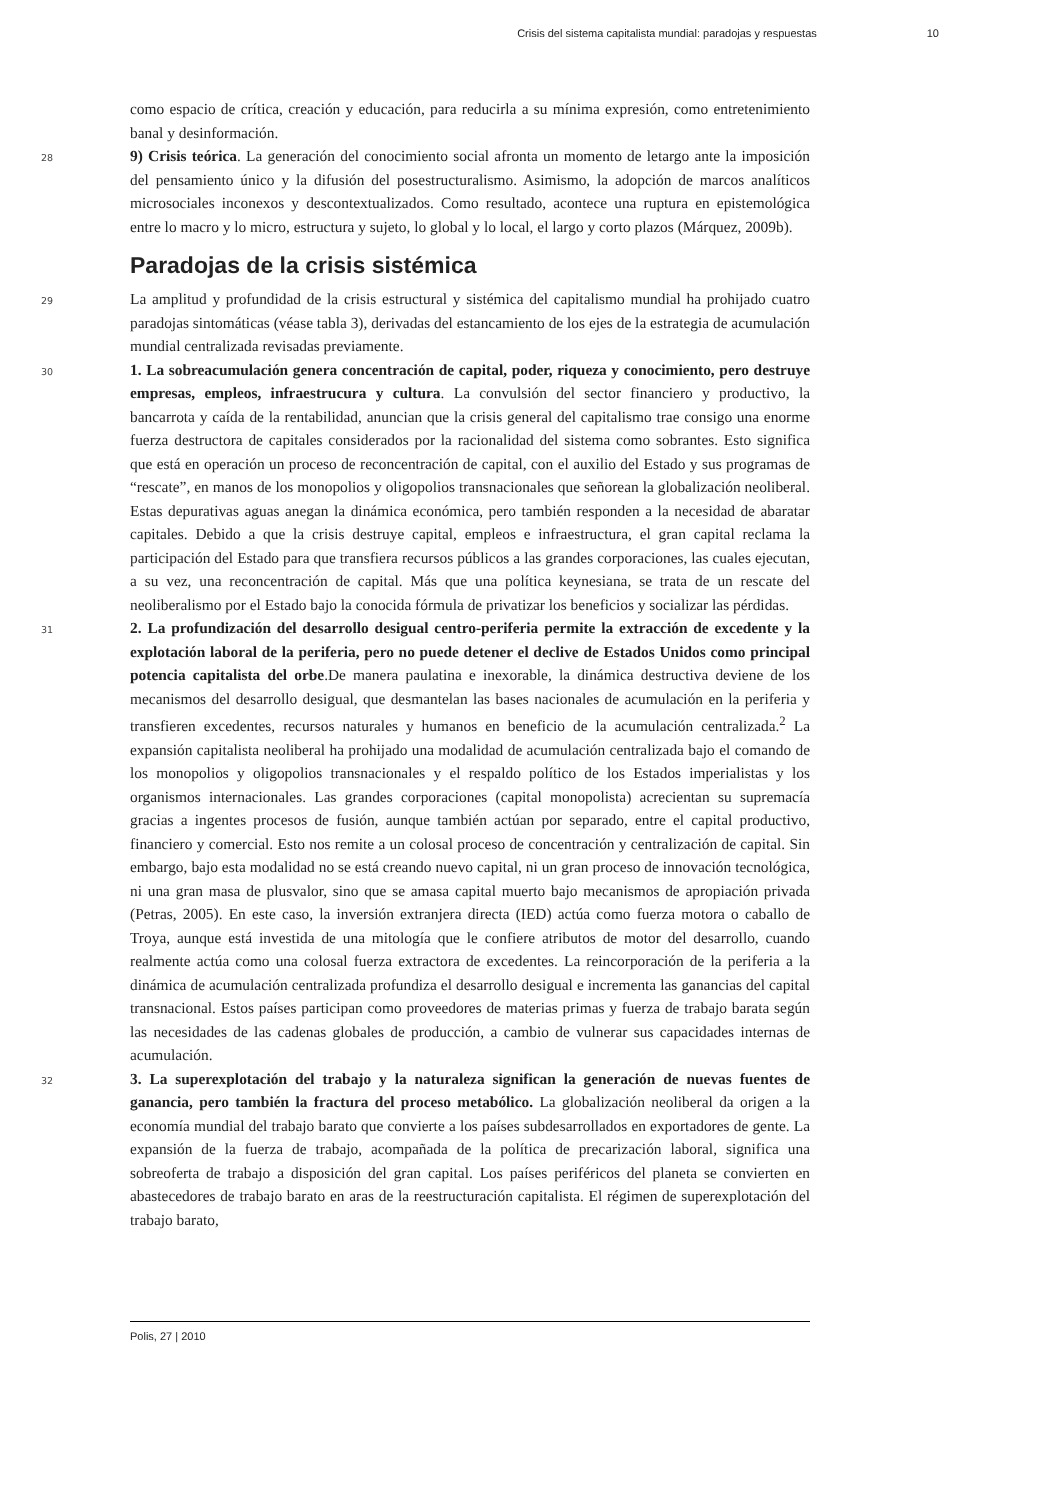Crisis del sistema capitalista mundial: paradojas y respuestas 10
como espacio de crítica, creación y educación, para reducirla a su mínima expresión, como entretenimiento banal y desinformación.
28 9) Crisis teórica. La generación del conocimiento social afronta un momento de letargo ante la imposición del pensamiento único y la difusión del posestructuralismo. Asimismo, la adopción de marcos analíticos microsociales inconexos y descontextualizados. Como resultado, acontece una ruptura en epistemológica entre lo macro y lo micro, estructura y sujeto, lo global y lo local, el largo y corto plazos (Márquez, 2009b).
Paradojas de la crisis sistémica
29 La amplitud y profundidad de la crisis estructural y sistémica del capitalismo mundial ha prohijado cuatro paradojas sintomáticas (véase tabla 3), derivadas del estancamiento de los ejes de la estrategia de acumulación mundial centralizada revisadas previamente.
30 1. La sobreacumulación genera concentración de capital, poder, riqueza y conocimiento, pero destruye empresas, empleos, infraestrucura y cultura. La convulsión del sector financiero y productivo, la bancarrota y caída de la rentabilidad, anuncian que la crisis general del capitalismo trae consigo una enorme fuerza destructora de capitales considerados por la racionalidad del sistema como sobrantes. Esto significa que está en operación un proceso de reconcentración de capital, con el auxilio del Estado y sus programas de “rescate”, en manos de los monopolios y oligopolios transnacionales que señorean la globalización neoliberal. Estas depurativas aguas anegan la dinámica económica, pero también responden a la necesidad de abaratar capitales. Debido a que la crisis destruye capital, empleos e infraestructura, el gran capital reclama la participación del Estado para que transfiera recursos públicos a las grandes corporaciones, las cuales ejecutan, a su vez, una reconcentración de capital. Más que una política keynesiana, se trata de un rescate del neoliberalismo por el Estado bajo la conocida fórmula de privatizar los beneficios y socializar las pérdidas.
31 2. La profundización del desarrollo desigual centro-periferia permite la extracción de excedente y la explotación laboral de la periferia, pero no puede detener el declive de Estados Unidos como principal potencia capitalista del orbe.De manera paulatina e inexorable, la dinámica destructiva deviene de los mecanismos del desarrollo desigual, que desmantelan las bases nacionales de acumulación en la periferia y transfieren excedentes, recursos naturales y humanos en beneficio de la acumulación centralizada.<sup>2</sup> La expansión capitalista neoliberal ha prohijado una modalidad de acumulación centralizada bajo el comando de los monopolios y oligopolios transnacionales y el respaldo político de los Estados imperialistas y los organismos internacionales. Las grandes corporaciones (capital monopolista) acrecientan su supremacía gracias a ingentes procesos de fusión, aunque también actúan por separado, entre el capital productivo, financiero y comercial. Esto nos remite a un colosal proceso de concentración y centralización de capital. Sin embargo, bajo esta modalidad no se está creando nuevo capital, ni un gran proceso de innovación tecnológica, ni una gran masa de plusvalor, sino que se amasa capital muerto bajo mecanismos de apropiación privada (Petras, 2005). En este caso, la inversión extranjera directa (IED) actúa como fuerza motora o caballo de Troya, aunque está investida de una mitología que le confiere atributos de motor del desarrollo, cuando realmente actúa como una colosal fuerza extractora de excedentes. La reincorporación de la periferia a la dinámica de acumulación centralizada profundiza el desarrollo desigual e incrementa las ganancias del capital transnacional. Estos países participan como proveedores de materias primas y fuerza de trabajo barata según las necesidades de las cadenas globales de producción, a cambio de vulnerar sus capacidades internas de acumulación.
32 3. La superexplotación del trabajo y la naturaleza significan la generación de nuevas fuentes de ganancia, pero también la fractura del proceso metabólico. La globalización neoliberal da origen a la economía mundial del trabajo barato que convierte a los países subdesarrollados en exportadores de gente. La expansión de la fuerza de trabajo, acompañada de la política de precarización laboral, significa una sobreoferta de trabajo a disposición del gran capital. Los países periféricos del planeta se convierten en abastecedores de trabajo barato en aras de la reestructuración capitalista. El régimen de superexplotación del trabajo barato,
Polis, 27 | 2010